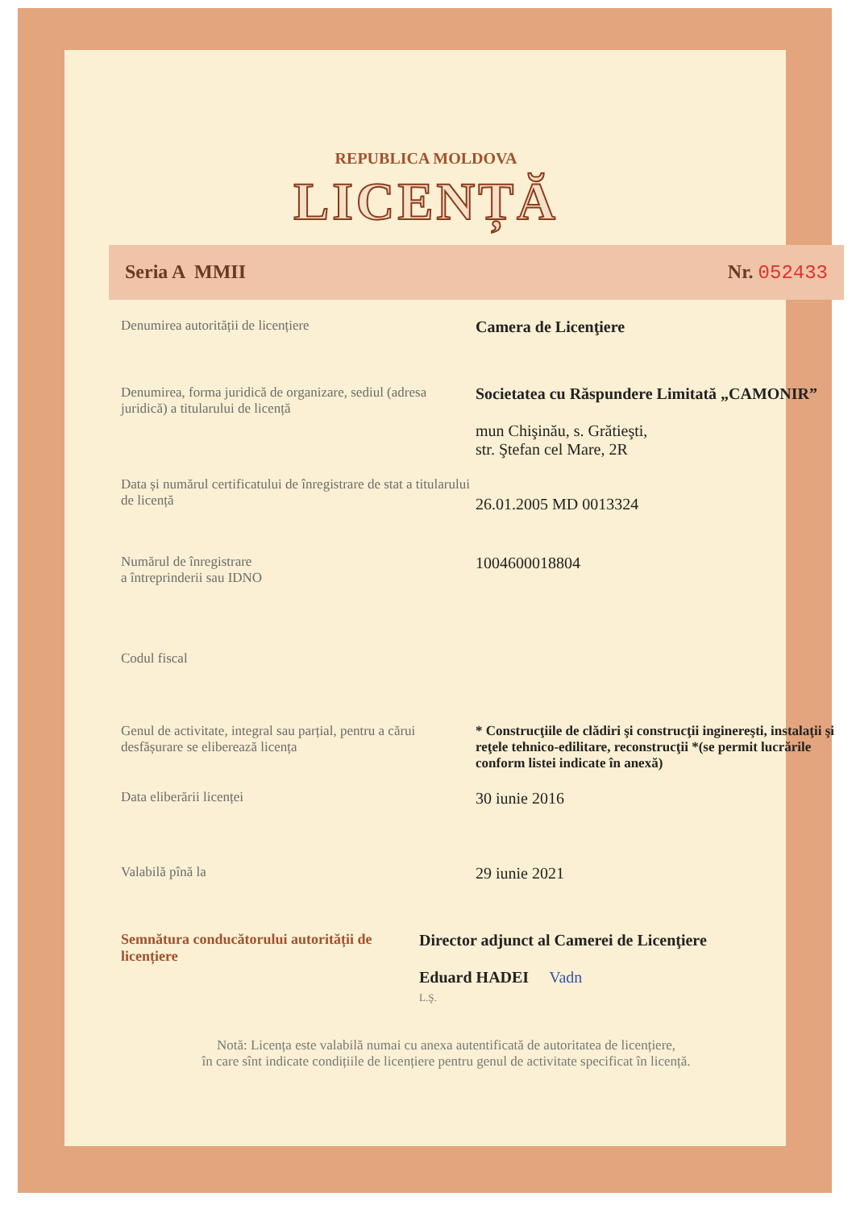REPUBLICA MOLDOVA
LICENȚĂ
Seria A MMII Nr. 052433
Denumirea autorității de licențiere
Camera de Licenţiere
Denumirea, forma juridică de organizare, sediul (adresa juridică) a titularului de licență
Societatea cu Răspundere Limitată „CAMONIR”
mun Chişinău, s. Grătieşti,
str. Ştefan cel Mare, 2R
Data și numărul certificatului de înregistrare de stat a titularului de licență
26.01.2005 MD 0013324
Numărul de înregistrare
a întreprinderii sau IDNO
1004600018804
Codul fiscal
Genul de activitate, integral sau parțial, pentru a cărui desfășurare se eliberează licența
* Construcţiile de clădiri şi construcţii inginereşti, instalaţii şi reţele tehnico-edilitare, reconstrucţii *(se permit lucrările conform listei indicate în anexă)
Data eliberării licenței
30 iunie 2016
Valabilă pînă la
29 iunie 2021
Semnătura conducătorului autorității de licențiere
Director adjunct al Camerei de Licenţiere
Eduard HADEI Vadn
L.Ş.
Notă: Licența este valabilă numai cu anexa autentificată de autoritatea de licențiere,
în care sînt indicate condițiile de licențiere pentru genul de activitate specificat în licență.